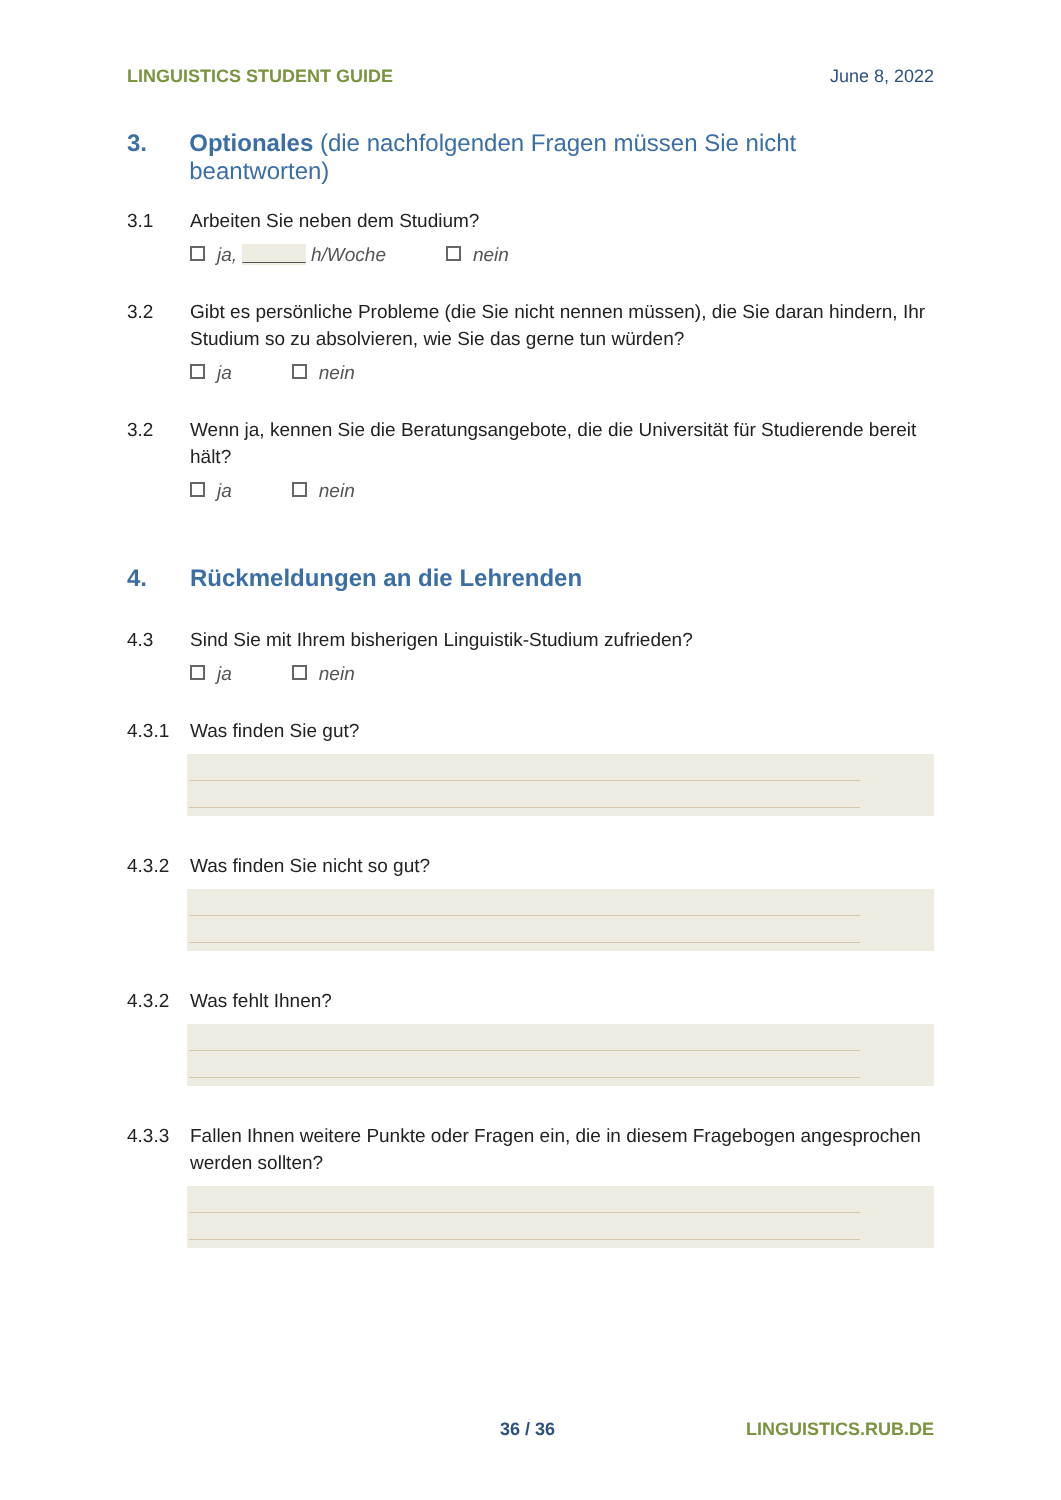LINGUISTICS STUDENT GUIDE June 8, 2022
3. Optionales (die nachfolgenden Fragen müssen Sie nicht beantworten)
3.1 Arbeiten Sie neben dem Studium?
ja, h/Woche nein
3.2 Gibt es persönliche Probleme (die Sie nicht nennen müssen), die Sie daran hindern, Ihr Studium so zu absolvieren, wie Sie das gerne tun würden?
ja nein
3.2 Wenn ja, kennen Sie die Beratungsangebote, die die Universität für Studierende bereit hält?
ja nein
4. Rückmeldungen an die Lehrenden
4.3 Sind Sie mit Ihrem bisherigen Linguistik-Studium zufrieden?
ja nein
4.3.1 Was finden Sie gut?
4.3.2 Was finden Sie nicht so gut?
4.3.2 Was fehlt Ihnen?
4.3.3 Fallen Ihnen weitere Punkte oder Fragen ein, die in diesem Fragebogen angesprochen werden sollten?
36 / 36 LINGUISTICS.RUB.DE